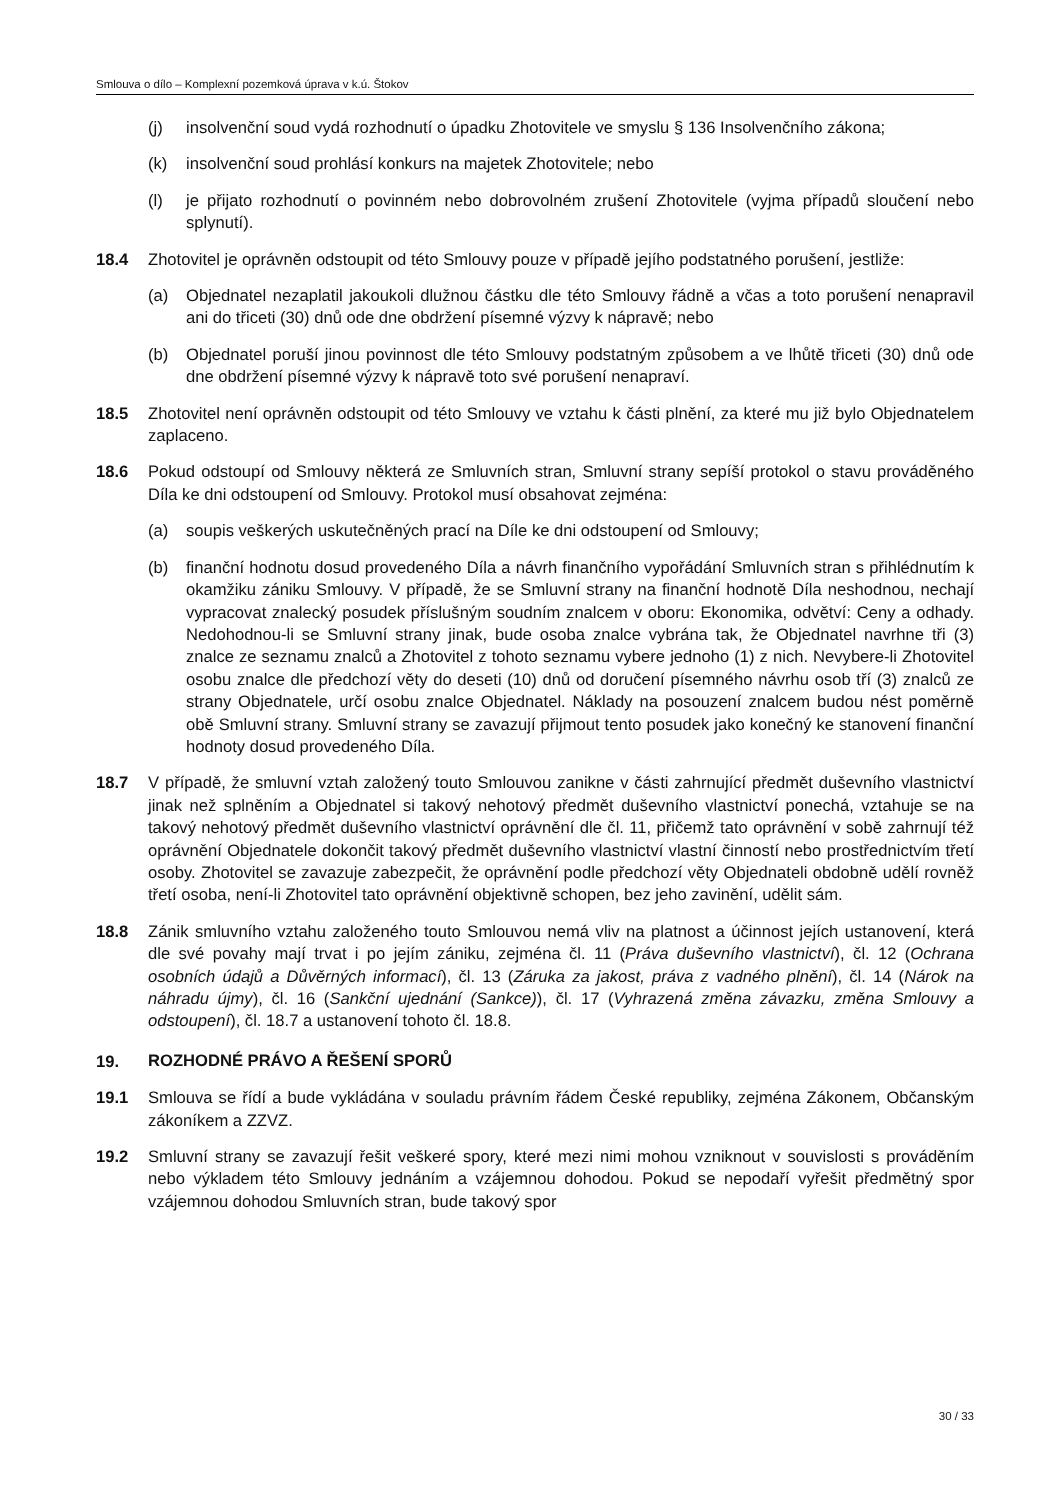Smlouva o dílo – Komplexní pozemková úprava v k.ú. Štokov
(j) insolvenční soud vydá rozhodnutí o úpadku Zhotovitele ve smyslu § 136 Insolvenčního zákona;
(k) insolvenční soud prohlásí konkurs na majetek Zhotovitele; nebo
(l) je přijato rozhodnutí o povinném nebo dobrovolném zrušení Zhotovitele (vyjma případů sloučení nebo splynutí).
18.4 Zhotovitel je oprávněn odstoupit od této Smlouvy pouze v případě jejího podstatného porušení, jestliže:
(a) Objednatel nezaplatil jakoukoli dlužnou částku dle této Smlouvy řádně a včas a toto porušení nenapravil ani do třiceti (30) dnů ode dne obdržení písemné výzvy k nápravě; nebo
(b) Objednatel poruší jinou povinnost dle této Smlouvy podstatným způsobem a ve lhůtě třiceti (30) dnů ode dne obdržení písemné výzvy k nápravě toto své porušení nenapraví.
18.5 Zhotovitel není oprávněn odstoupit od této Smlouvy ve vztahu k části plnění, za které mu již bylo Objednatelem zaplaceno.
18.6 Pokud odstoupí od Smlouvy některá ze Smluvních stran, Smluvní strany sepíší protokol o stavu prováděného Díla ke dni odstoupení od Smlouvy. Protokol musí obsahovat zejména:
(a) soupis veškerých uskutečněných prací na Díle ke dni odstoupení od Smlouvy;
(b) finanční hodnotu dosud provedeného Díla a návrh finančního vypořádání Smluvních stran s přihlédnutím k okamžiku zániku Smlouvy. V případě, že se Smluvní strany na finanční hodnotě Díla neshodnou, nechají vypracovat znalecký posudek příslušným soudním znalcem v oboru: Ekonomika, odvětví: Ceny a odhady. Nedohodnou-li se Smluvní strany jinak, bude osoba znalce vybrána tak, že Objednatel navrhne tři (3) znalce ze seznamu znalců a Zhotovitel z tohoto seznamu vybere jednoho (1) z nich. Nevybere-li Zhotovitel osobu znalce dle předchozí věty do deseti (10) dnů od doručení písemného návrhu osob tří (3) znalců ze strany Objednatele, určí osobu znalce Objednatel. Náklady na posouzení znalcem budou nést poměrně obě Smluvní strany. Smluvní strany se zavazují přijmout tento posudek jako konečný ke stanovení finanční hodnoty dosud provedeného Díla.
18.7 V případě, že smluvní vztah založený touto Smlouvou zanikne v části zahrnující předmět duševního vlastnictví jinak než splněním a Objednatel si takový nehotový předmět duševního vlastnictví ponechá, vztahuje se na takový nehotový předmět duševního vlastnictví oprávnění dle čl. 11, přičemž tato oprávnění v sobě zahrnují též oprávnění Objednatele dokončit takový předmět duševního vlastnictví vlastní činností nebo prostřednictvím třetí osoby. Zhotovitel se zavazuje zabezpečit, že oprávnění podle předchozí věty Objednateli obdobně udělí rovněž třetí osoba, není-li Zhotovitel tato oprávnění objektivně schopen, bez jeho zavinění, udělit sám.
18.8 Zánik smluvního vztahu založeného touto Smlouvou nemá vliv na platnost a účinnost jejích ustanovení, která dle své povahy mají trvat i po jejím zániku, zejména čl. 11 (Práva duševního vlastnictví), čl. 12 (Ochrana osobních údajů a Důvěrných informací), čl. 13 (Záruka za jakost, práva z vadného plnění), čl. 14 (Nárok na náhradu újmy), čl. 16 (Sankční ujednání (Sankce)), čl. 17 (Vyhrazená změna závazku, změna Smlouvy a odstoupení), čl. 18.7 a ustanovení tohoto čl. 18.8.
19. ROZHODNÉ PRÁVO A ŘEŠENÍ SPORŮ
19.1 Smlouva se řídí a bude vykládána v souladu právním řádem České republiky, zejména Zákonem, Občanským zákoníkem a ZZVZ.
19.2 Smluvní strany se zavazují řešit veškeré spory, které mezi nimi mohou vzniknout v souvislosti s prováděním nebo výkladem této Smlouvy jednáním a vzájemnou dohodou. Pokud se nepodaří vyřešit předmětný spor vzájemnou dohodou Smluvních stran, bude takový spor
30 / 33